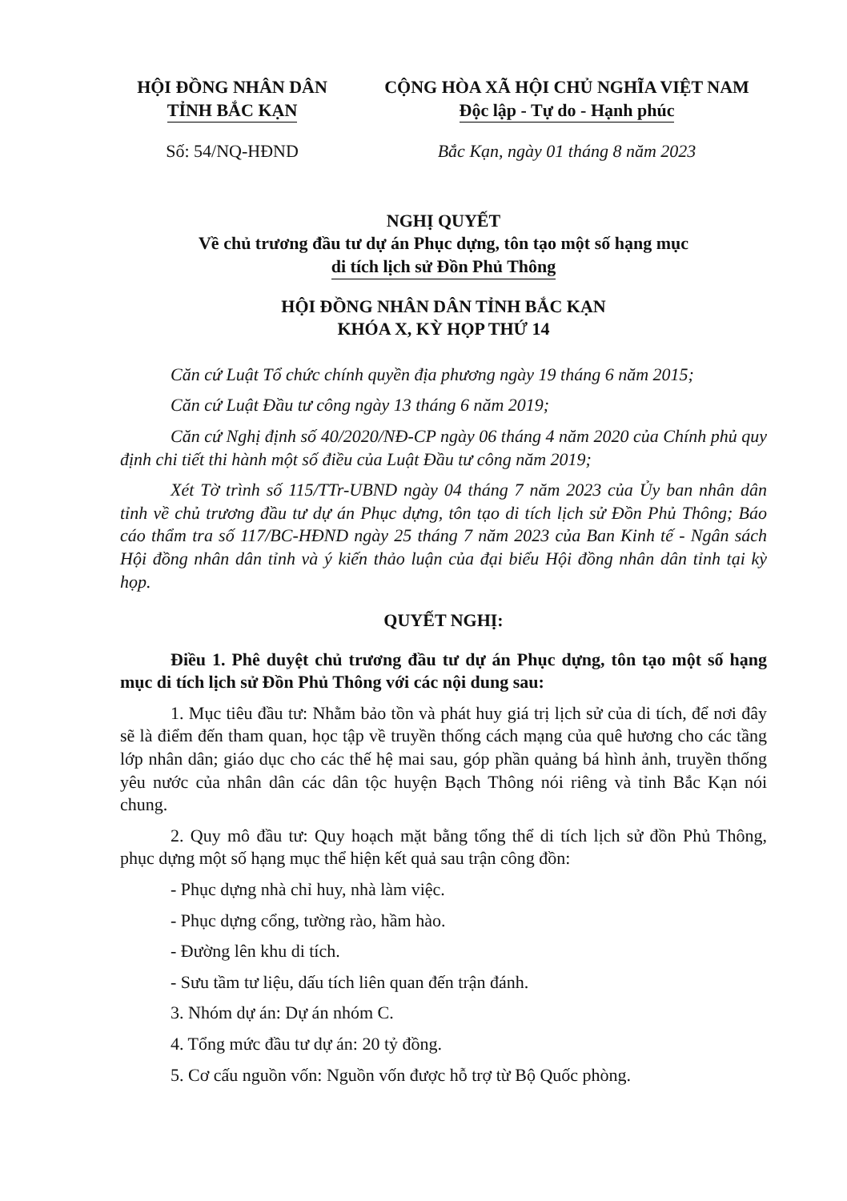HỘI ĐỒNG NHÂN DÂN
TỈNH BẮC KẠN
CỘNG HÒA XÃ HỘI CHỦ NGHĨA VIỆT NAM
Độc lập - Tự do - Hạnh phúc
Số: 54/NQ-HĐND Bắc Kạn, ngày 01 tháng 8 năm 2023
NGHỊ QUYẾT
Về chủ trương đầu tư dự án Phục dựng, tôn tạo một số hạng mục
di tích lịch sử Đồn Phủ Thông
HỘI ĐỒNG NHÂN DÂN TỈNH BẮC KẠN
KHÓA X, KỲ HỌP THỨ 14
Căn cứ Luật Tổ chức chính quyền địa phương ngày 19 tháng 6 năm 2015;
Căn cứ Luật Đầu tư công ngày 13 tháng 6 năm 2019;
Căn cứ Nghị định số 40/2020/NĐ-CP ngày 06 tháng 4 năm 2020 của Chính phủ quy định chi tiết thi hành một số điều của Luật Đầu tư công năm 2019;
Xét Tờ trình số 115/TTr-UBND ngày 04 tháng 7 năm 2023 của Ủy ban nhân dân tỉnh về chủ trương đầu tư dự án Phục dựng, tôn tạo di tích lịch sử Đồn Phủ Thông; Báo cáo thẩm tra số 117/BC-HĐND ngày 25 tháng 7 năm 2023 của Ban Kinh tế - Ngân sách Hội đồng nhân dân tỉnh và ý kiến thảo luận của đại biểu Hội đồng nhân dân tỉnh tại kỳ họp.
QUYẾT NGHỊ:
Điều 1. Phê duyệt chủ trương đầu tư dự án Phục dựng, tôn tạo một số hạng mục di tích lịch sử Đồn Phủ Thông với các nội dung sau:
1. Mục tiêu đầu tư: Nhằm bảo tồn và phát huy giá trị lịch sử của di tích, để nơi đây sẽ là điểm đến tham quan, học tập về truyền thống cách mạng của quê hương cho các tầng lớp nhân dân; giáo dục cho các thế hệ mai sau, góp phần quảng bá hình ảnh, truyền thống yêu nước của nhân dân các dân tộc huyện Bạch Thông nói riêng và tỉnh Bắc Kạn nói chung.
2. Quy mô đầu tư: Quy hoạch mặt bằng tổng thể di tích lịch sử đồn Phủ Thông, phục dựng một số hạng mục thể hiện kết quả sau trận công đồn:
- Phục dựng nhà chỉ huy, nhà làm việc.
- Phục dựng cổng, tường rào, hầm hào.
- Đường lên khu di tích.
- Sưu tầm tư liệu, dấu tích liên quan đến trận đánh.
3. Nhóm dự án: Dự án nhóm C.
4. Tổng mức đầu tư dự án: 20 tỷ đồng.
5. Cơ cấu nguồn vốn: Nguồn vốn được hỗ trợ từ Bộ Quốc phòng.